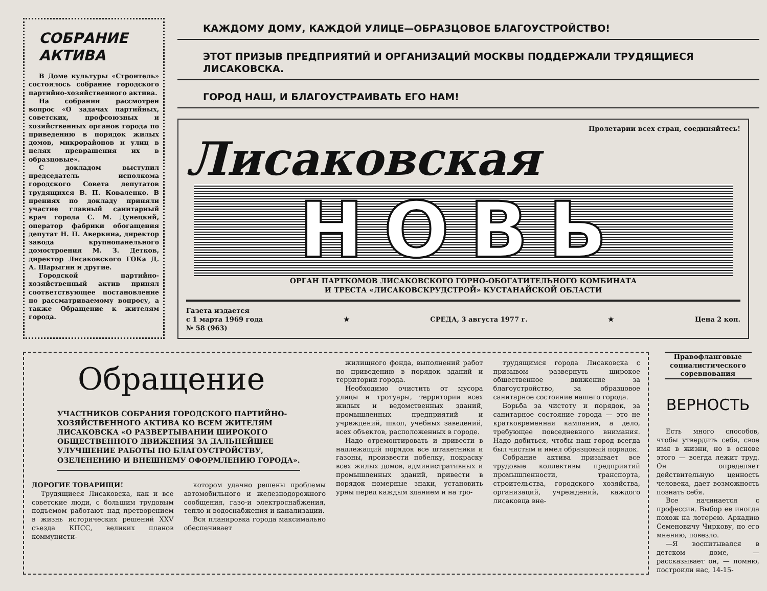СОБРАНИЕ АКТИВА
В Доме культуры «Строитель» состоялось собрание городского партийно-хозяйственного актива.
На собрании рассмотрен вопрос «О задачах партийных, советских, профсоюзных и хозяйственных органов города по приведению в порядок жилых домов, микрорайонов и улиц в целях превращения их в образцовые».
С докладом выступил председатель исполкома городского Совета депутатов трудящихся В. П. Коваленко. В прениях по докладу приняли участие главный санитарный врач города С. М. Дунецкий, оператор фабрики обогащения депутат Н. П. Аверкина, директор завода крупнопанельного домостроения М. З. Детков, директор Лисаковского ГОКа Д. А. Шарыгин и другие.
Городской партийно-хозяйственный актив принял соответствующее постановление по рассматриваемому вопросу, а также Обращение к жителям города.
КАЖДОМУ ДОМУ, КАЖДОЙ УЛИЦЕ—ОБРАЗЦОВОЕ БЛАГОУСТРОЙСТВО!
ЭТОТ ПРИЗЫВ ПРЕДПРИЯТИЙ И ОРГАНИЗАЦИЙ МОСКВЫ ПОДДЕРЖАЛИ ТРУДЯЩИЕСЯ ЛИСАКОВСКА.
ГОРОД НАШ, И БЛАГОУСТРАИВАТЬ ЕГО НАМ!
Пролетарии всех стран, соединяйтесь!
Лисаковская
НОВЬ
ОРГАН ПАРТКОМОВ ЛИСАКОВСКОГО ГОРНО-ОБОГАТИТЕЛЬНОГО КОМБИНАТА
И ТРЕСТА «ЛИСАКОВСКРУДСТРОЙ» КУСТАНАЙСКОЙ ОБЛАСТИ
Газета издается
с 1 марта 1969 года
№ 58 (963) ★ СРЕДА, 3 августа 1977 г. ★ Цена 2 коп.
Обращение
УЧАСТНИКОВ СОБРАНИЯ ГОРОДСКОГО ПАРТИЙНО-ХОЗЯЙСТВЕННОГО АКТИВА КО ВСЕМ ЖИТЕЛЯМ ЛИСАКОВСКА «О РАЗВЕРТЫВАНИИ ШИРОКОГО ОБЩЕСТВЕННОГО ДВИЖЕНИЯ ЗА ДАЛЬНЕЙШЕЕ УЛУЧШЕНИЕ РАБОТЫ ПО БЛАГОУСТРОЙСТВУ, ОЗЕЛЕНЕНИЮ И ВНЕШНЕМУ ОФОРМЛЕНИЮ ГОРОДА».
ДОРОГИЕ ТОВАРИЩИ!
Трудящиеся Лисаковска, как и все советские люди, с большим трудовым подъемом работают над претворением в жизнь исторических решений XXV съезда КПСС, великих планов коммунисти-
котором удачно решены проблемы автомобильного и железнодорожного сообщения, газо-и электроснабжения, тепло-и водоснабжения и канализации.
Вся планировка города максимально обеспечивает
жилищного фонда, выполнений работ по приведению в порядок зданий и территории города.
Необходимо очистить от мусора улицы и тротуары, территории всех жилых и ведомственных зданий, промышленных предприятий и учреждений, школ, учебных заведений, всех объектов, расположенных в городе.
Надо отремонтировать и привести в надлежащий порядок все штакетники и газоны, произвести побелку, покраску всех жилых домов, административных и промышленных зданий, привести в порядок номерные знаки, установить урны перед каждым зданием и на тро-
трудящимся города Лисаковска с призывом развернуть широкое общественное движение за благоустройство, за образцовое санитарное состояние нашего города.
Борьба за чистоту и порядок, за санитарное состояние города — это не кратковременная кампания, а дело, требующее повседневного внимания. Надо добиться, чтобы наш город всегда был чистым и имел образцовый порядок.
Собрание актива призывает все трудовые коллективы предприятий промышленности, транспорта, строительства, городского хозяйства, организаций, учреждений, каждого лисаковца вне-
Правофланговые социалистического соревнования
ВЕРНОСТЬ
Есть много способов, чтобы утвердить себя, свое имя в жизни, но в основе этого — всегда лежит труд. Он определяет действительную ценность человека, дает возможность познать себя.
Все начинается с профессии. Выбор ее иногда похож на лотерею. Аркадию Семеновичу Чиркову, по его мнению, повезло.
—Я воспитывался в детском доме, — рассказывает он, — помню, построили нас, 14-15-